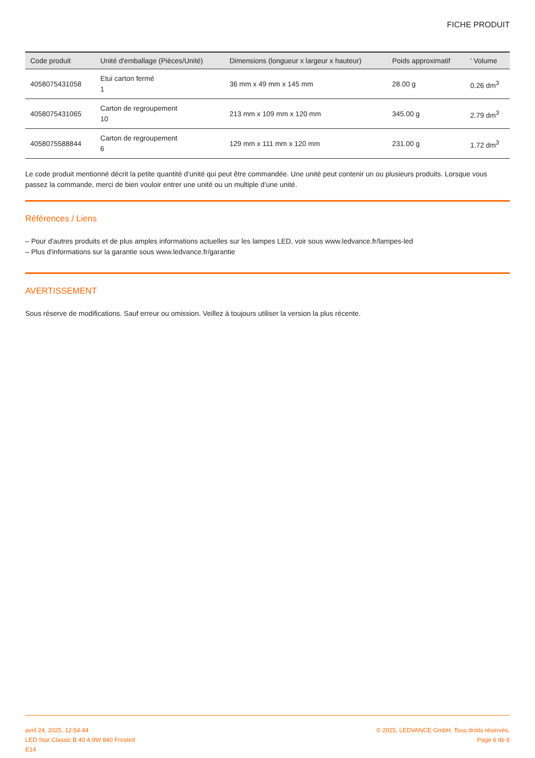FICHE PRODUIT
| Code produit | Unité d'emballage (Pièces/Unité) | Dimensions (longueur x largeur x hauteur) | Poids approximatif | ' Volume |
| --- | --- | --- | --- | --- |
| 4058075431058 | Etui carton fermé 1 | 36 mm x 49 mm x 145 mm | 28.00 g | 0.26 dm<sup>3</sup> |
| 4058075431065 | Carton de regroupement 10 | 213 mm x 109 mm x 120 mm | 345.00 g | 2.79 dm<sup>3</sup> |
| 4058075588844 | Carton de regroupement 6 | 129 mm x 111 mm x 120 mm | 231.00 g | 1.72 dm<sup>3</sup> |
Le code produit mentionné décrit la petite quantité d’unité qui peut être commandée. Une unité peut contenir un ou plusieurs produits. Lorsque vous passez la commande, merci de bien vouloir entrer une unité ou un multiple d’une unité.
Références / Liens
– Pour d'autres produits et de plus amples informations actuelles sur les lampes LED, voir sous www.ledvance.fr/lampes-led
– Plus d'informations sur la garantie sous www.ledvance.fr/garantie
AVERTISSEMENT
Sous réserve de modifications. Sauf erreur ou omission. Veillez à toujours utiliser la version la plus récente.
avril 24, 2025, 12:54:44
LED Star Classic B 40 4.9W 840 Frosted
E14
© 2025, LEDVANCE GmbH. Tous droits réservés.
Page 6 de 6